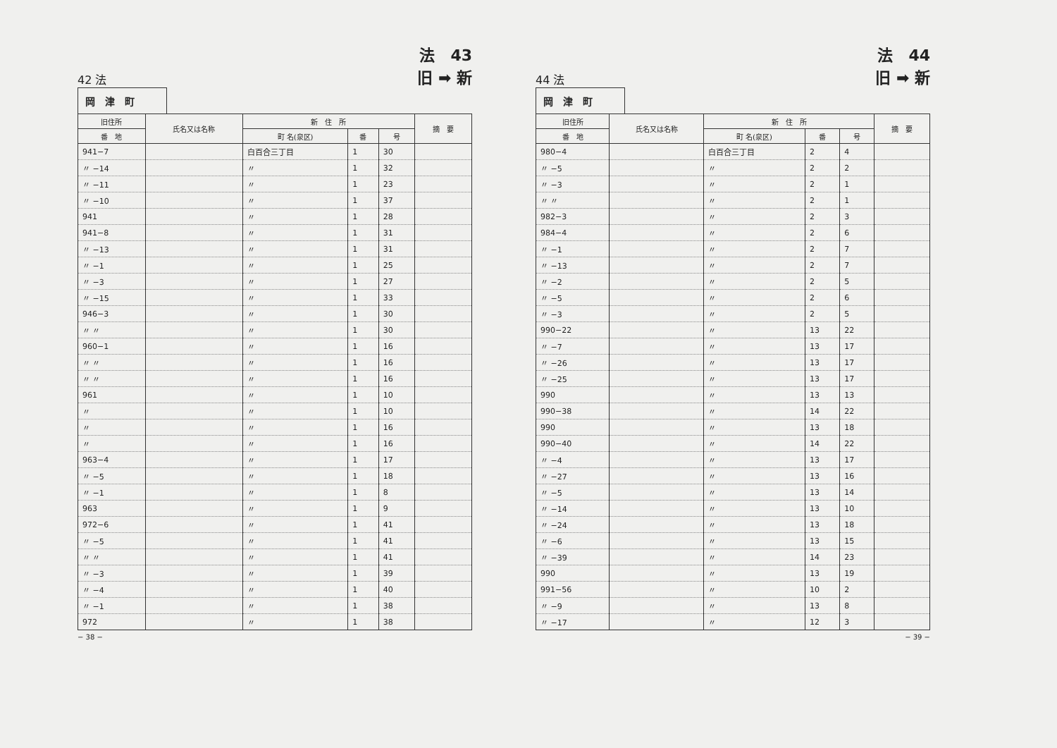42 法
法　43
旧 ➡ 新
岡　津　町
| 旧住所 | 氏名又は名称 | 新 住 所 | | | 摘 要 |
| --- | --- | --- | --- | --- | --- |
| 番 地 | | 町 名(泉区) | 番 | 号 | |
| 941−7 | | 白百合三丁目 | 1 | 30 | |
| 〃 −14 | | 〃 | 1 | 32 | |
| 〃 −11 | | 〃 | 1 | 23 | |
| 〃 −10 | | 〃 | 1 | 37 | |
| 941 | | 〃 | 1 | 28 | |
| 941−8 | | 〃 | 1 | 31 | |
| 〃 −13 | | 〃 | 1 | 31 | |
| 〃 −1 | | 〃 | 1 | 25 | |
| 〃 −3 | | 〃 | 1 | 27 | |
| 〃 −15 | | 〃 | 1 | 33 | |
| 946−3 | | 〃 | 1 | 30 | |
| 〃 〃 | | 〃 | 1 | 30 | |
| 960−1 | | 〃 | 1 | 16 | |
| 〃 〃 | | 〃 | 1 | 16 | |
| 〃 〃 | | 〃 | 1 | 16 | |
| 961 | | 〃 | 1 | 10 | |
| 〃 | | 〃 | 1 | 10 | |
| 〃 | | 〃 | 1 | 16 | |
| 〃 | | 〃 | 1 | 16 | |
| 963−4 | | 〃 | 1 | 17 | |
| 〃 −5 | | 〃 | 1 | 18 | |
| 〃 −1 | | 〃 | 1 | 8 | |
| 963 | | 〃 | 1 | 9 | |
| 972−6 | | 〃 | 1 | 41 | |
| 〃 −5 | | 〃 | 1 | 41 | |
| 〃 〃 | | 〃 | 1 | 41 | |
| 〃 −3 | | 〃 | 1 | 39 | |
| 〃 −4 | | 〃 | 1 | 40 | |
| 〃 −1 | | 〃 | 1 | 38 | |
| 972 | | 〃 | 1 | 38 | |
− 38 −
44 法
法　44
旧 ➡ 新
岡　津　町
| 旧住所 | 氏名又は名称 | 新 住 所 | | | 摘 要 |
| --- | --- | --- | --- | --- | --- |
| 番 地 | | 町 名(泉区) | 番 | 号 | |
| 980−4 | | 白百合三丁目 | 2 | 4 | |
| 〃 −5 | | 〃 | 2 | 2 | |
| 〃 −3 | | 〃 | 2 | 1 | |
| 〃 〃 | | 〃 | 2 | 1 | |
| 982−3 | | 〃 | 2 | 3 | |
| 984−4 | | 〃 | 2 | 6 | |
| 〃 −1 | | 〃 | 2 | 7 | |
| 〃 −13 | | 〃 | 2 | 7 | |
| 〃 −2 | | 〃 | 2 | 5 | |
| 〃 −5 | | 〃 | 2 | 6 | |
| 〃 −3 | | 〃 | 2 | 5 | |
| 990−22 | | 〃 | 13 | 22 | |
| 〃 −7 | | 〃 | 13 | 17 | |
| 〃 −26 | | 〃 | 13 | 17 | |
| 〃 −25 | | 〃 | 13 | 17 | |
| 990 | | 〃 | 13 | 13 | |
| 990−38 | | 〃 | 14 | 22 | |
| 990 | | 〃 | 13 | 18 | |
| 990−40 | | 〃 | 14 | 22 | |
| 〃 −4 | | 〃 | 13 | 17 | |
| 〃 −27 | | 〃 | 13 | 16 | |
| 〃 −5 | | 〃 | 13 | 14 | |
| 〃 −14 | | 〃 | 13 | 10 | |
| 〃 −24 | | 〃 | 13 | 18 | |
| 〃 −6 | | 〃 | 13 | 15 | |
| 〃 −39 | | 〃 | 14 | 23 | |
| 990 | | 〃 | 13 | 19 | |
| 991−56 | | 〃 | 10 | 2 | |
| 〃 −9 | | 〃 | 13 | 8 | |
| 〃 −17 | | 〃 | 12 | 3 | |
− 39 −